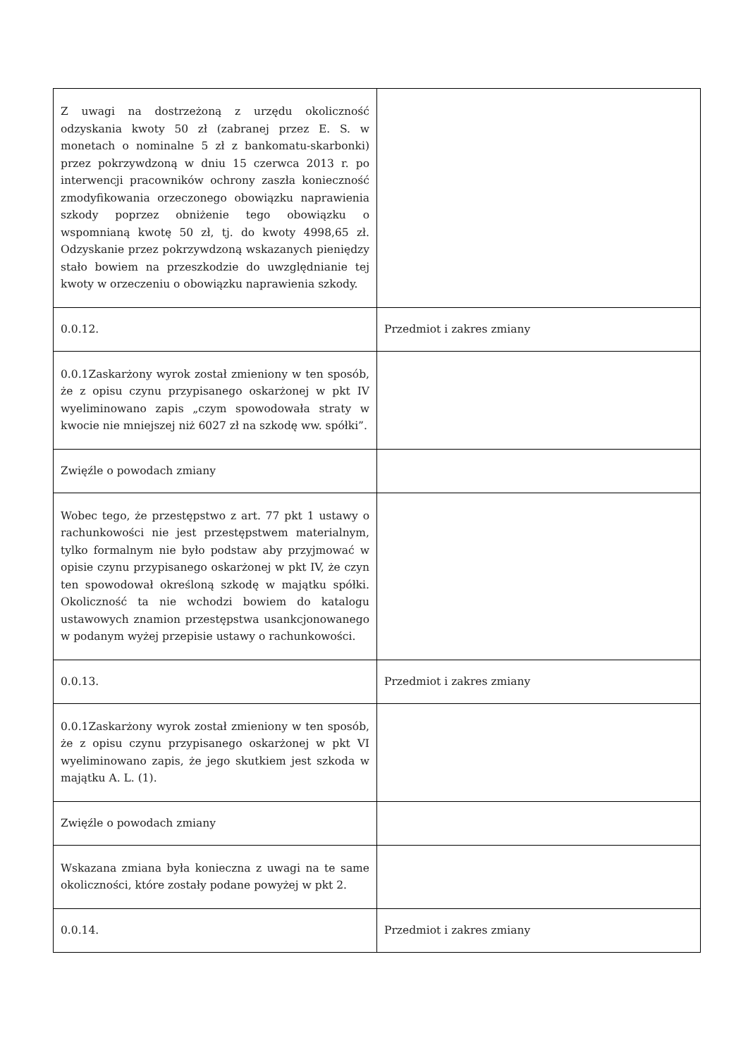| Z uwagi na dostrzeżoną z urzędu okoliczność odzyskania kwoty 50 zł (zabranej przez E. S. w monetach o nominalne 5 zł z bankomatu-skarbonki) przez pokrzywdzoną w dniu 15 czerwca 2013 r. po interwencji pracowników ochrony zaszła konieczność zmodyfikowania orzeczonego obowiązku naprawienia szkody poprzez obniżenie tego obowiązku o wspomnianą kwotę 50 zł, tj. do kwoty 4998,65 zł. Odzyskanie przez pokrzywdzoną wskazanych pieniędzy stało bowiem na przeszkodzie do uwzględnianie tej kwoty w orzeczeniu o obowiązku naprawienia szkody. | |
| 0.0.12. | Przedmiot i zakres zmiany |
| 0.0.1Zaskarżony wyrok został zmieniony w ten sposób, że z opisu czynu przypisanego oskarżonej w pkt IV wyeliminowano zapis „czym spowodowała straty w kwocie nie mniejszej niż 6027 zł na szkodę ww. spółki”. | |
| Zwięźle o powodach zmiany | |
| Wobec tego, że przestępstwo z art. 77 pkt 1 ustawy o rachunkowości nie jest przestępstwem materialnym, tylko formalnym nie było podstaw aby przyjmować w opisie czynu przypisanego oskarżonej w pkt IV, że czyn ten spowodował określoną szkodę w majątku spółki. Okoliczność ta nie wchodzi bowiem do katalogu ustawowych znamion przestępstwa usankcjonowanego w podanym wyżej przepisie ustawy o rachunkowości. | |
| 0.0.13. | Przedmiot i zakres zmiany |
| 0.0.1Zaskarżony wyrok został zmieniony w ten sposób, że z opisu czynu przypisanego oskarżonej w pkt VI wyeliminowano zapis, że jego skutkiem jest szkoda w majątku A. L. (1). | |
| Zwięźle o powodach zmiany | |
| Wskazana zmiana była konieczna z uwagi na te same okoliczności, które zostały podane powyżej w pkt 2. | |
| 0.0.14. | Przedmiot i zakres zmiany |